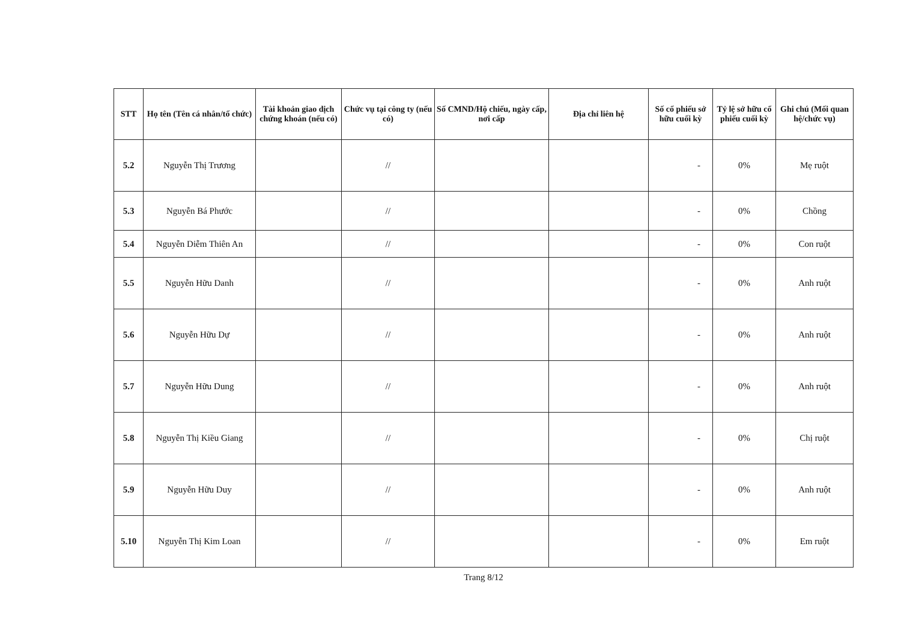| STT | Họ tên (Tên cá nhân/tổ chức) | Tài khoản giao dịch chứng khoán (nếu có) | Chức vụ tại công ty (nếu có) | Số CMND/Hộ chiếu, ngày cấp, nơi cấp | Địa chỉ liên hệ | Số cổ phiếu sở hữu cuối kỳ | Tỷ lệ sở hữu cổ phiếu cuối kỳ | Ghi chú (Mối quan hệ/chức vụ) |
| --- | --- | --- | --- | --- | --- | --- | --- | --- |
| 5.2 | Nguyễn Thị Trương | | // | | | - | 0% | Mẹ ruột |
| 5.3 | Nguyễn Bá Phước | | // | | | - | 0% | Chồng |
| 5.4 | Nguyễn Diễm Thiên An | | // | | | - | 0% | Con ruột |
| 5.5 | Nguyễn Hữu Danh | | // | | | - | 0% | Anh ruột |
| 5.6 | Nguyễn Hữu Dự | | // | | | - | 0% | Anh ruột |
| 5.7 | Nguyễn Hữu Dung | | // | | | - | 0% | Anh ruột |
| 5.8 | Nguyễn Thị Kiều Giang | | // | | | - | 0% | Chị ruột |
| 5.9 | Nguyễn Hữu Duy | | // | | | - | 0% | Anh ruột |
| 5.10 | Nguyễn Thị Kim Loan | | // | | | - | 0% | Em ruột |
Trang 8/12